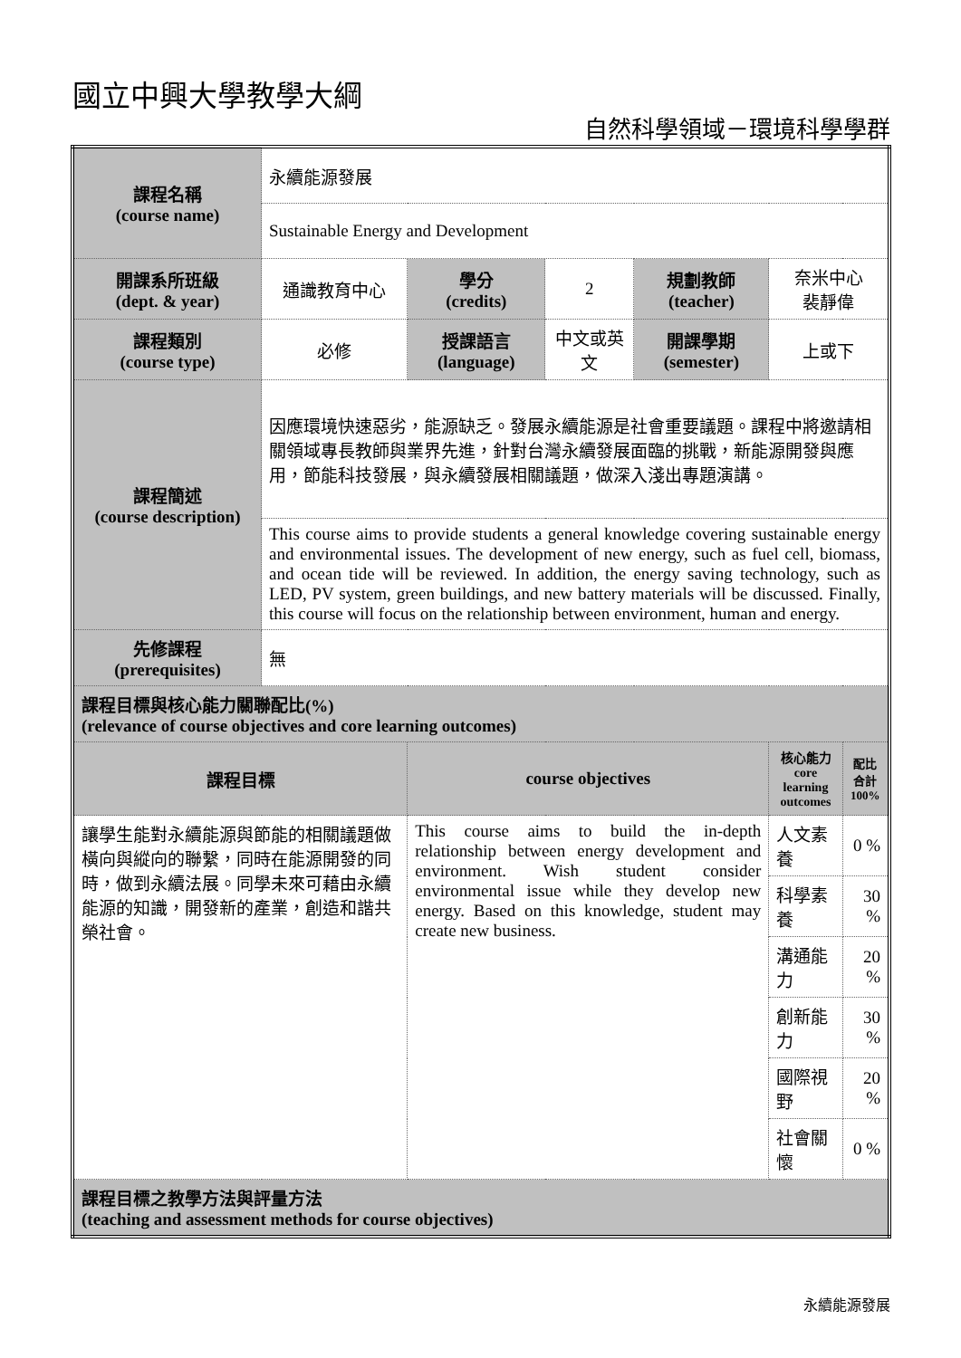國立中興大學教學大綱
自然科學領域－環境科學學群
| 課程名稱 (course name) | 永續能源發展 | | | | | |
| | Sustainable Energy and Development | | | | | |
| 開課系所班級 (dept. & year) | 通識教育中心 | 學分 (credits) | 2 | 規劃教師 (teacher) | 奈米中心 裴靜偉 | |
| 課程類別 (course type) | 必修 | 授課語言 (language) | 中文或英文 | 開課學期 (semester) | 上或下 | |
| 課程簡述 (course description) | 因應環境快速惡劣，能源缺乏。發展永續能源是社會重要議題。課程中將邀請相關領域專長教師與業界先進，針對台灣永續發展面臨的挑戰，新能源開發與應用，節能科技發展，與永續發展相關議題，做深入淺出專題演講。 | | | | | |
| | This course aims to provide students a general knowledge covering sustainable energy and environmental issues. The development of new energy, such as fuel cell, biomass, and ocean tide will be reviewed. In addition, the energy saving technology, such as LED, PV system, green buildings, and new battery materials will be discussed. Finally, this course will focus on the relationship between environment, human and energy. | | | | | |
| 先修課程 (prerequisites) | 無 | | | | | |
| 課程目標與核心能力關聯配比(%) (relevance of course objectives and core learning outcomes) | | | | | | |
| 課程目標 | | course objectives | | | 核心能力 core learning outcomes | 配比 合計 100% |
| 讓學生能對永續能源與節能的相關議題做橫向與縱向的聯繫，同時在能源開發的同時，做到永續法展。同學未來可藉由永續能源的知識，開發新的產業，創造和諧共榮社會。 | | This course aims to build the in-depth relationship between energy development and environment. Wish student consider environmental issue while they develop new energy. Based on this knowledge, student may create new business. | | | 人文素養 | 0 % |
| | | | | | 科學素養 | 30 % |
| | | | | | 溝通能力 | 20 % |
| | | | | | 創新能力 | 30 % |
| | | | | | 國際視野 | 20 % |
| | | | | | 社會關懷 | 0 % |
| 課程目標之教學方法與評量方法 (teaching and assessment methods for course objectives) | | | | | | |
永續能源發展